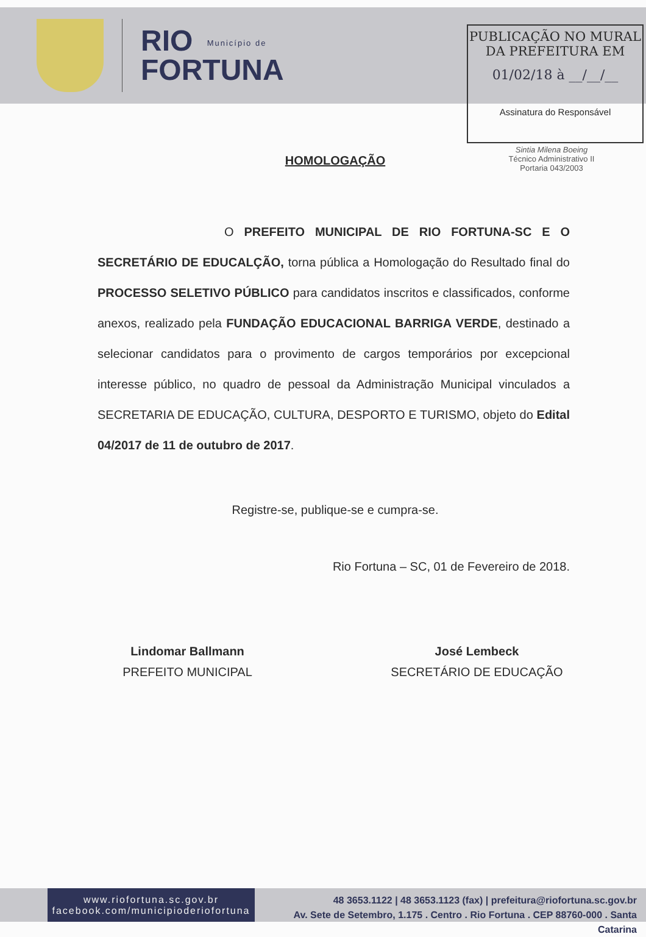RIO Município de
FORTUNA
PUBLICAÇÃO NO MURAL
DA PREFEITURA EM
01/02/18 à __/__/__
Assinatura do Responsável
Sintia Milena Boeing
Técnico Administrativo II
Portaria 043/2003
HOMOLOGAÇÃO
O PREFEITO MUNICIPAL DE RIO FORTUNA-SC E O SECRETÁRIO DE EDUCALÇÃO, torna pública a Homologação do Resultado final do PROCESSO SELETIVO PÚBLICO para candidatos inscritos e classificados, conforme anexos, realizado pela FUNDAÇÃO EDUCACIONAL BARRIGA VERDE, destinado a selecionar candidatos para o provimento de cargos temporários por excepcional interesse público, no quadro de pessoal da Administração Municipal vinculados a SECRETARIA DE EDUCAÇÃO, CULTURA, DESPORTO E TURISMO, objeto do Edital 04/2017 de 11 de outubro de 2017.
Registre-se, publique-se e cumpra-se.
Rio Fortuna – SC, 01 de Fevereiro de 2018.
Lindomar Ballmann
PREFEITO MUNICIPAL
José Lembeck
SECRETÁRIO DE EDUCAÇÃO
www.riofortuna.sc.gov.br
facebook.com/municipioderiofortuna
48 3653.1122 | 48 3653.1123 (fax) | prefeitura@riofortuna.sc.gov.br
Av. Sete de Setembro, 1.175 . Centro . Rio Fortuna . CEP 88760-000 . Santa Catarina